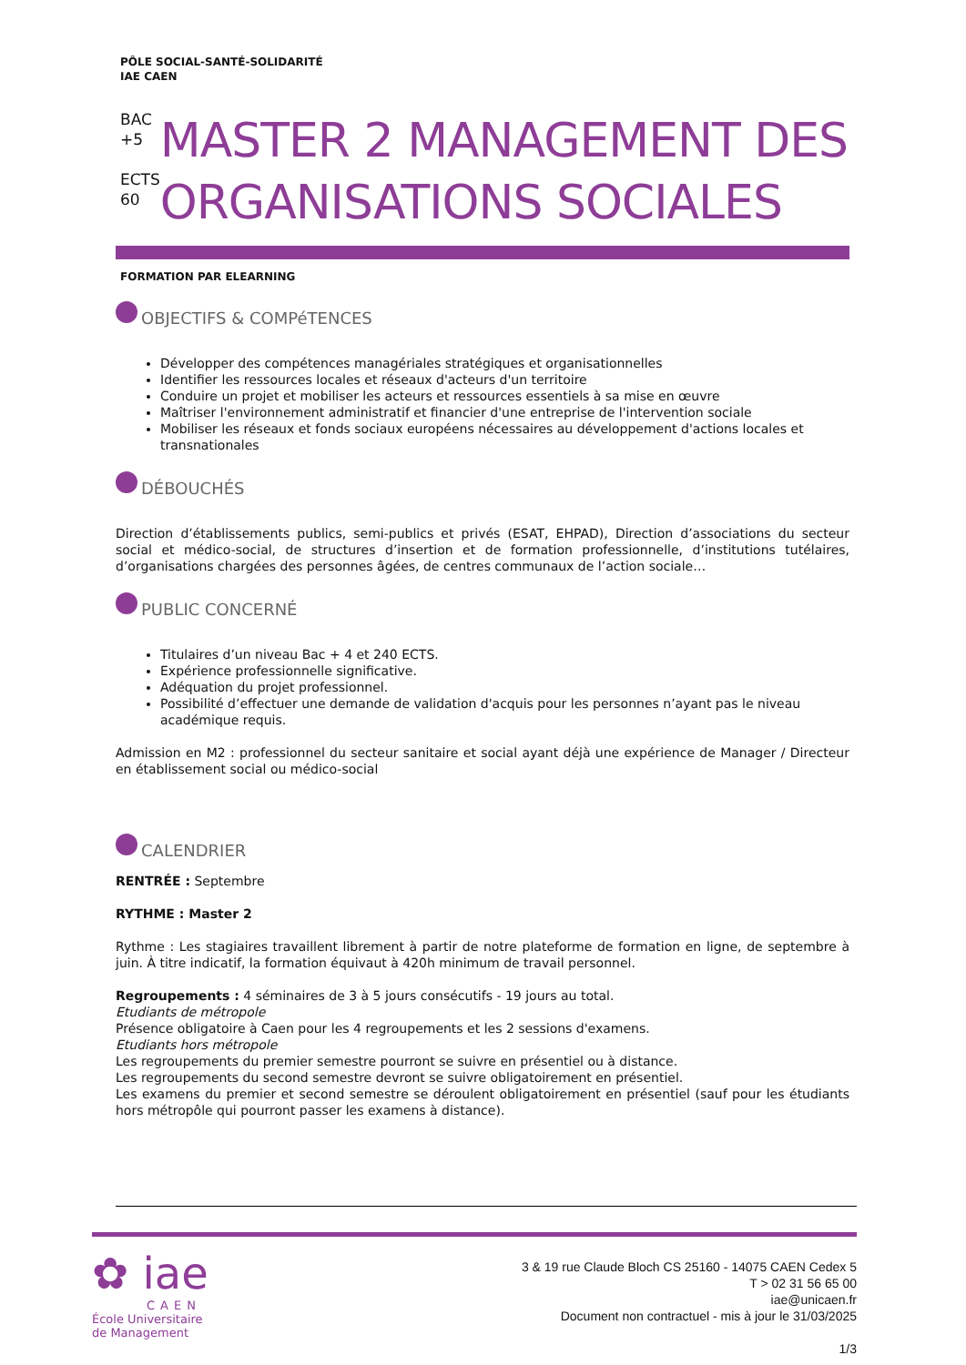PÔLE SOCIAL-SANTÉ-SOLIDARITÉ
IAE CAEN
BAC
+5
ECTS
60
MASTER 2 MANAGEMENT DES ORGANISATIONS SOCIALES
FORMATION PAR ELEARNING
OBJECTIFS & COMPéTENCES
Développer des compétences managériales stratégiques et organisationnelles
Identifier les ressources locales et réseaux d'acteurs d'un territoire
Conduire un projet et mobiliser les acteurs et ressources essentiels à sa mise en œuvre
Maîtriser l'environnement administratif et financier d'une entreprise de l'intervention sociale
Mobiliser les réseaux et fonds sociaux européens nécessaires au développement d'actions locales et transnationales
DÉBOUCHÉS
Direction d’établissements publics, semi-publics et privés (ESAT, EHPAD), Direction d’associations du secteur social et médico-social, de structures d’insertion et de formation professionnelle, d’institutions tutélaires, d’organisations chargées des personnes âgées, de centres communaux de l’action sociale…
PUBLIC CONCERNÉ
Titulaires d’un niveau Bac + 4 et 240 ECTS.
Expérience professionnelle significative.
Adéquation du projet professionnel.
Possibilité d’effectuer une demande de validation d'acquis pour les personnes n’ayant pas le niveau académique requis.
Admission en M2 : professionnel du secteur sanitaire et social ayant déjà une expérience de Manager / Directeur en établissement social ou médico-social
CALENDRIER
RENTRÉE : Septembre
RYTHME : Master 2
Rythme : Les stagiaires travaillent librement à partir de notre plateforme de formation en ligne, de septembre à juin. À titre indicatif, la formation équivaut à 420h minimum de travail personnel.
Regroupements : 4 séminaires de 3 à 5 jours consécutifs - 19 jours au total.
Etudiants de métropole
Présence obligatoire à Caen pour les 4 regroupements et les 2 sessions d'examens.
Etudiants hors métropole
Les regroupements du premier semestre pourront se suivre en présentiel ou à distance.
Les regroupements du second semestre devront se suivre obligatoirement en présentiel.
Les examens du premier et second semestre se déroulent obligatoirement en présentiel (sauf pour les étudiants hors métropôle qui pourront passer les examens à distance).
✿ iae
CAEN
École Universitaire
de Management
3 & 19 rue Claude Bloch CS 25160 - 14075 CAEN Cedex 5
T > 02 31 56 65 00
iae@unicaen.fr
Document non contractuel - mis à jour le 31/03/2025
1/3